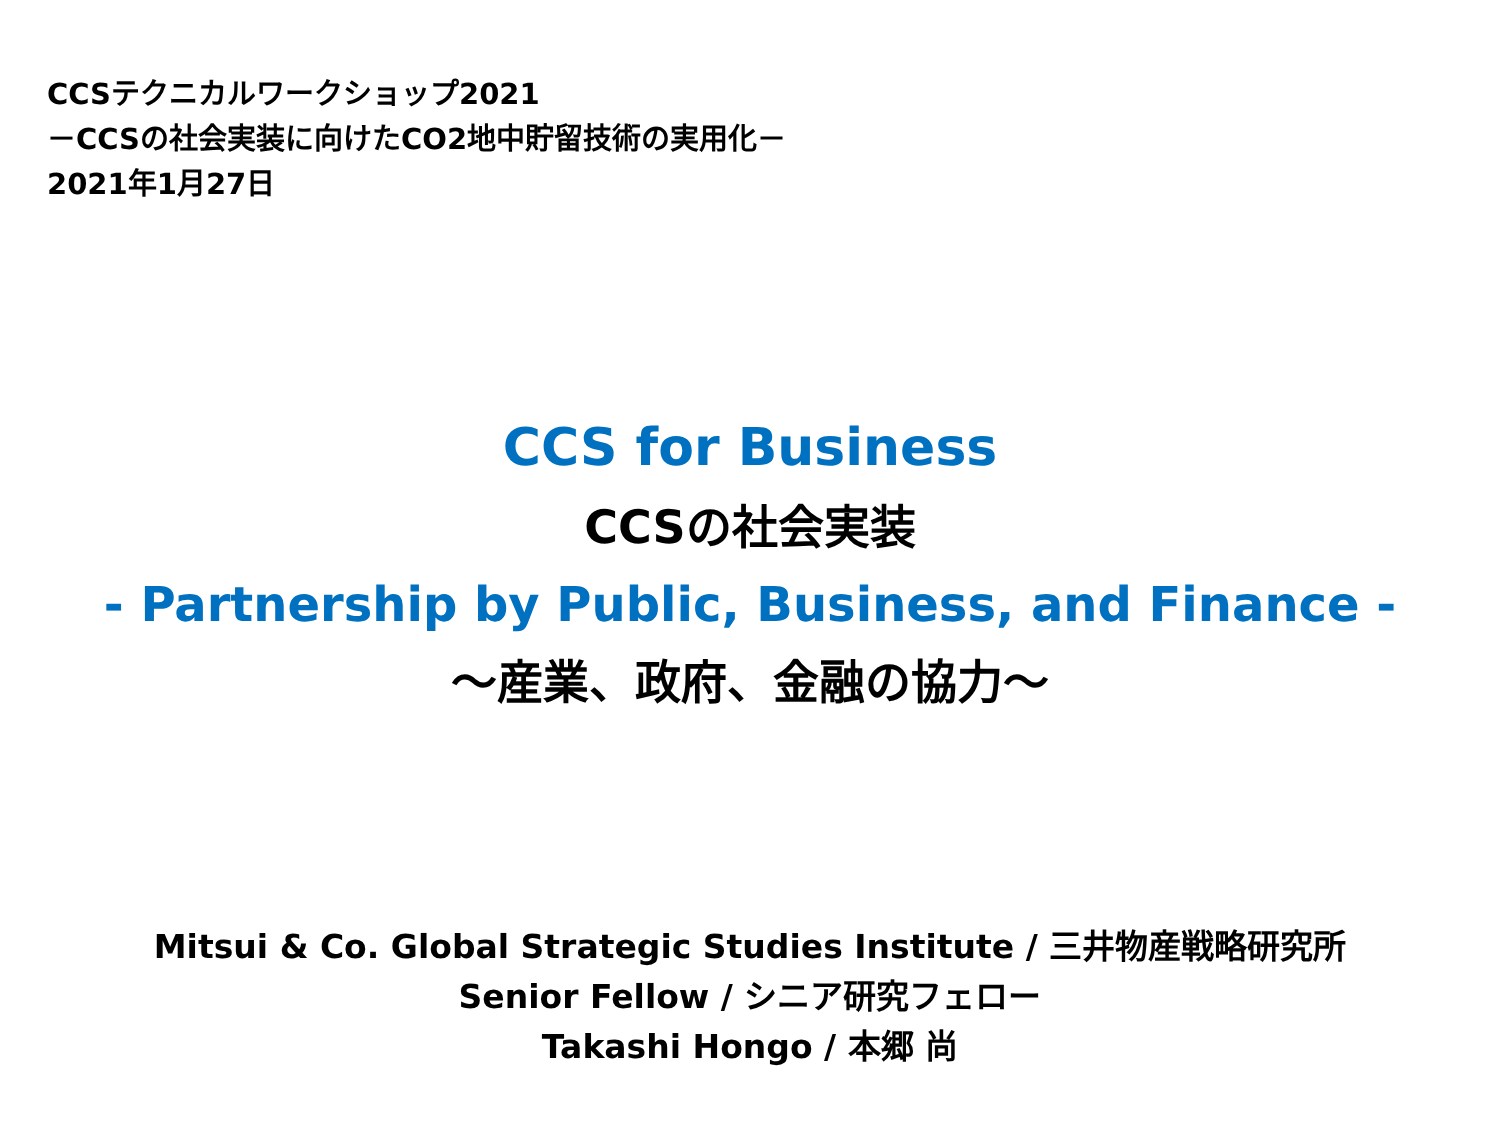CCSテクニカルワークショップ2021
－CCSの社会実装に向けたCO2地中貯留技術の実用化－
2021年1月27日
CCS for Business
CCSの社会実装
- Partnership by Public, Business, and Finance -
～産業、政府、金融の協力～
Mitsui & Co. Global Strategic Studies Institute / 三井物産戦略研究所
Senior Fellow / シニア研究フェロー
Takashi Hongo / 本郷 尚